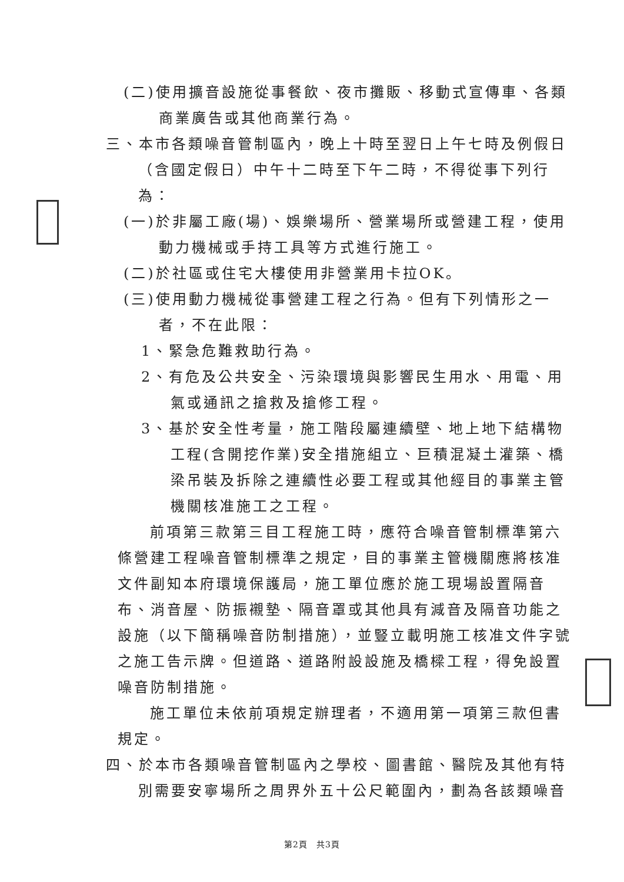(二)使用擴音設施從事餐飲、夜市攤販、移動式宣傳車、各類商業廣告或其他商業行為。
三、本市各類噪音管制區內，晚上十時至翌日上午七時及例假日（含國定假日）中午十二時至下午二時，不得從事下列行為：
(一)於非屬工廠(場)、娛樂場所、營業場所或營建工程，使用動力機械或手持工具等方式進行施工。
(二)於社區或住宅大樓使用非營業用卡拉OK。
(三)使用動力機械從事營建工程之行為。但有下列情形之一者，不在此限：
1、緊急危難救助行為。
2、有危及公共安全、污染環境與影響民生用水、用電、用氣或通訊之搶救及搶修工程。
3、基於安全性考量，施工階段屬連續壁、地上地下結構物工程(含開挖作業)安全措施組立、巨積混凝土灌築、橋梁吊裝及拆除之連續性必要工程或其他經目的事業主管機關核准施工之工程。
前項第三款第三目工程施工時，應符合噪音管制標準第六條營建工程噪音管制標準之規定，目的事業主管機關應將核准文件副知本府環境保護局，施工單位應於施工現場設置隔音布、消音屋、防振襯墊、隔音罩或其他具有減音及隔音功能之設施（以下簡稱噪音防制措施），並豎立載明施工核准文件字號之施工告示牌。但道路、道路附設設施及橋樑工程，得免設置噪音防制措施。
施工單位未依前項規定辦理者，不適用第一項第三款但書規定。
四、於本市各類噪音管制區內之學校、圖書館、醫院及其他有特別需要安寧場所之周界外五十公尺範圍內，劃為各該類噪音
第2頁　共3頁